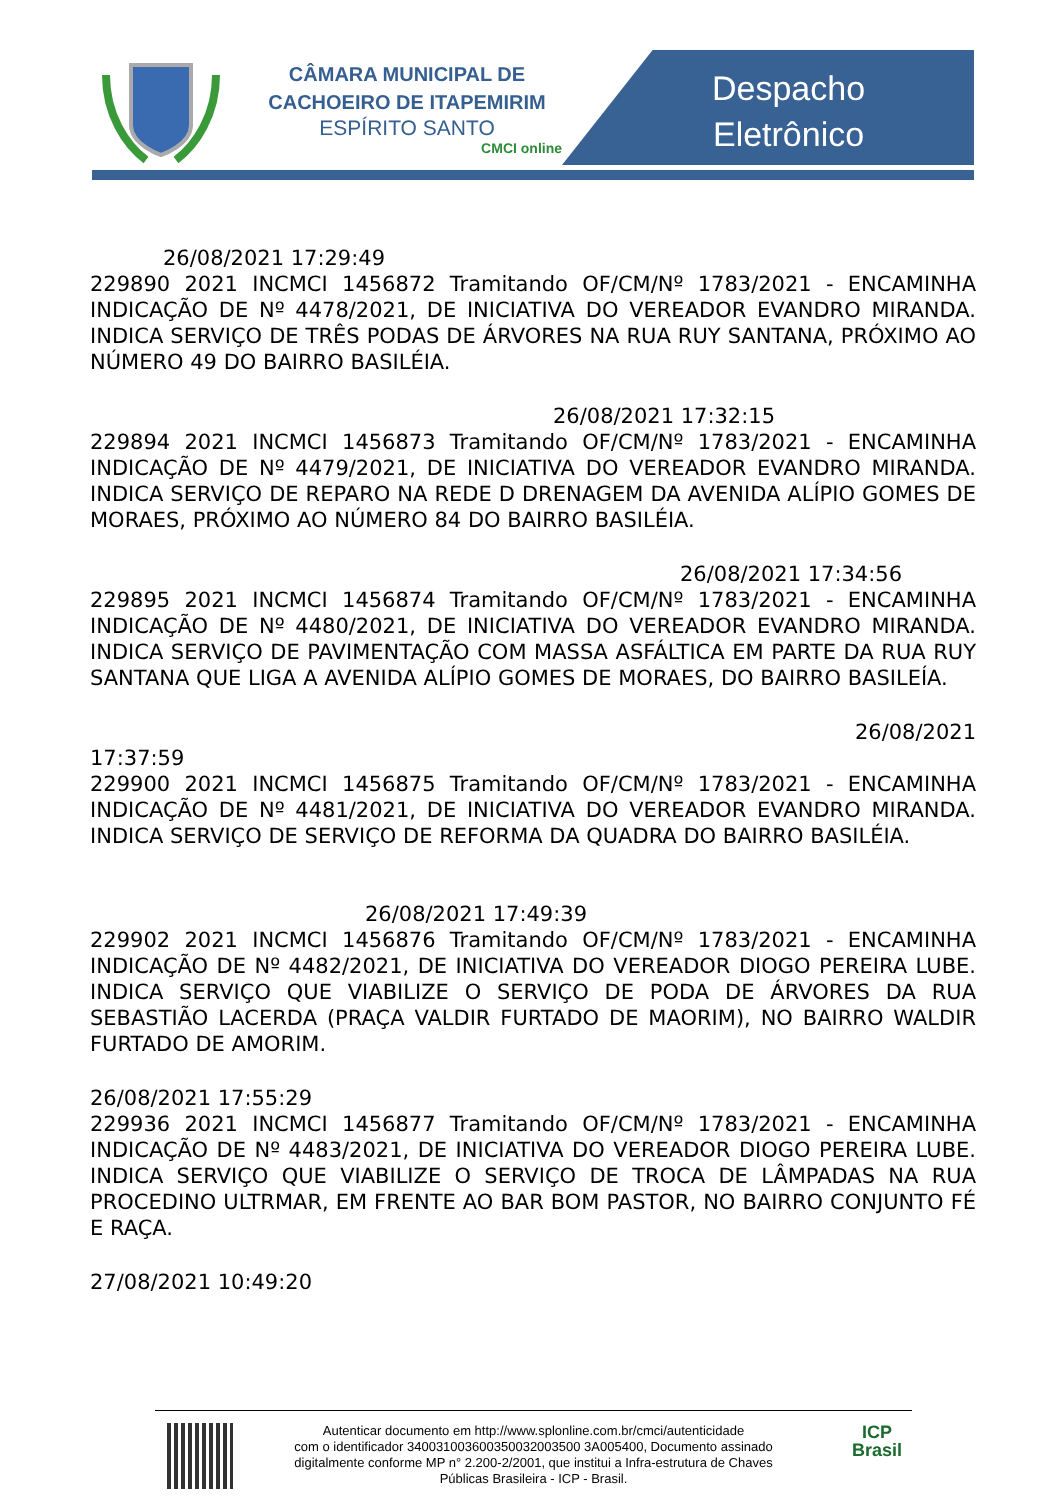CÂMARA MUNICIPAL DE CACHOEIRO DE ITAPEMIRIM
ESPÍRITO SANTO
CMCI online
Despacho
Eletrônico
26/08/2021 17:29:49
229890 2021 INCMCI 1456872 Tramitando OF/CM/Nº 1783/2021 - ENCAMINHA INDICAÇÃO DE Nº 4478/2021, DE INICIATIVA DO VEREADOR EVANDRO MIRANDA. INDICA SERVIÇO DE TRÊS PODAS DE ÁRVORES NA RUA RUY SANTANA, PRÓXIMO AO NÚMERO 49 DO BAIRRO BASILÉIA.
26/08/2021 17:32:15
229894 2021 INCMCI 1456873 Tramitando OF/CM/Nº 1783/2021 - ENCAMINHA INDICAÇÃO DE Nº 4479/2021, DE INICIATIVA DO VEREADOR EVANDRO MIRANDA. INDICA SERVIÇO DE REPARO NA REDE D DRENAGEM DA AVENIDA ALÍPIO GOMES DE MORAES, PRÓXIMO AO NÚMERO 84 DO BAIRRO BASILÉIA.
26/08/2021 17:34:56
229895 2021 INCMCI 1456874 Tramitando OF/CM/Nº 1783/2021 - ENCAMINHA INDICAÇÃO DE Nº 4480/2021, DE INICIATIVA DO VEREADOR EVANDRO MIRANDA. INDICA SERVIÇO DE PAVIMENTAÇÃO COM MASSA ASFÁLTICA EM PARTE DA RUA RUY SANTANA QUE LIGA A AVENIDA ALÍPIO GOMES DE MORAES, DO BAIRRO BASILEÍA.
26/08/2021
17:37:59
229900 2021 INCMCI 1456875 Tramitando OF/CM/Nº 1783/2021 - ENCAMINHA INDICAÇÃO DE Nº 4481/2021, DE INICIATIVA DO VEREADOR EVANDRO MIRANDA. INDICA SERVIÇO DE SERVIÇO DE REFORMA DA QUADRA DO BAIRRO BASILÉIA.
26/08/2021 17:49:39
229902 2021 INCMCI 1456876 Tramitando OF/CM/Nº 1783/2021 - ENCAMINHA INDICAÇÃO DE Nº 4482/2021, DE INICIATIVA DO VEREADOR DIOGO PEREIRA LUBE. INDICA SERVIÇO QUE VIABILIZE O SERVIÇO DE PODA DE ÁRVORES DA RUA SEBASTIÃO LACERDA (PRAÇA VALDIR FURTADO DE MAORIM), NO BAIRRO WALDIR FURTADO DE AMORIM.
26/08/2021 17:55:29
229936 2021 INCMCI 1456877 Tramitando OF/CM/Nº 1783/2021 - ENCAMINHA INDICAÇÃO DE Nº 4483/2021, DE INICIATIVA DO VEREADOR DIOGO PEREIRA LUBE. INDICA SERVIÇO QUE VIABILIZE O SERVIÇO DE TROCA DE LÂMPADAS NA RUA PROCEDINO ULTRMAR, EM FRENTE AO BAR BOM PASTOR, NO BAIRRO CONJUNTO FÉ E RAÇA.
27/08/2021 10:49:20
Autenticar documento em http://www.splonline.com.br/cmci/autenticidade
com o identificador 340031003600350032003500 3A005400, Documento assinado
digitalmente conforme MP n° 2.200-2/2001, que institui a Infra-estrutura de Chaves
Públicas Brasileira - ICP - Brasil.
ICP
Brasil